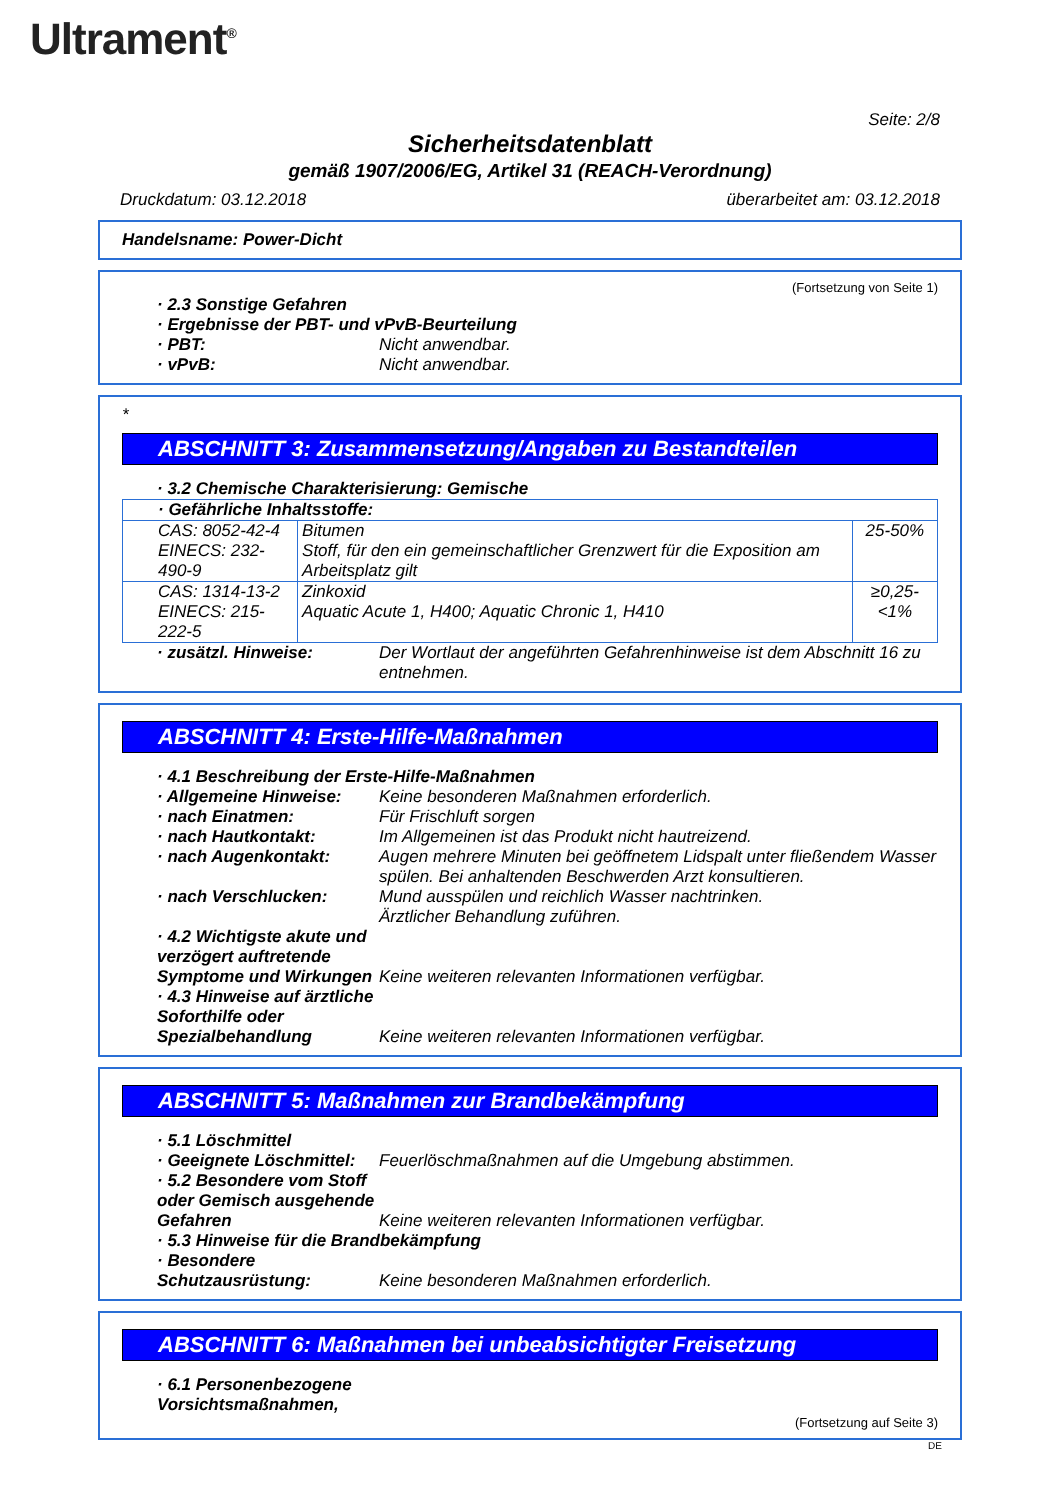Ultrament<sup>®</sup>
Seite: 2/8
Sicherheitsdatenblatt
gemäß 1907/2006/EG, Artikel 31 (REACH-Verordnung)
Druckdatum: 03.12.2018 überarbeitet am: 03.12.2018
Handelsname: Power-Dicht
(Fortsetzung von Seite 1)
· 2.3 Sonstige Gefahren
· Ergebnisse der PBT- und vPvB-Beurteilung
· PBT: Nicht anwendbar.
· vPvB: Nicht anwendbar.
*
ABSCHNITT 3: Zusammensetzung/Angaben zu Bestandteilen
· 3.2 Chemische Charakterisierung: Gemische
| · Gefährliche Inhaltsstoffe: | | |
| CAS: 8052-42-4 EINECS: 232-490-9 | Bitumen Stoff, für den ein gemeinschaftlicher Grenzwert für die Exposition am Arbeitsplatz gilt | 25-50% |
| CAS: 1314-13-2 EINECS: 215-222-5 | Zinkoxid Aquatic Acute 1, H400; Aquatic Chronic 1, H410 | ≥0,25-<1% |
· zusätzl. Hinweise: Der Wortlaut der angeführten Gefahrenhinweise ist dem Abschnitt 16 zu entnehmen.
ABSCHNITT 4: Erste-Hilfe-Maßnahmen
· 4.1 Beschreibung der Erste-Hilfe-Maßnahmen
· Allgemeine Hinweise: Keine besonderen Maßnahmen erforderlich.
· nach Einatmen: Für Frischluft sorgen
· nach Hautkontakt: Im Allgemeinen ist das Produkt nicht hautreizend.
· nach Augenkontakt: Augen mehrere Minuten bei geöffnetem Lidspalt unter fließendem Wasser spülen. Bei anhaltenden Beschwerden Arzt konsultieren.
· nach Verschlucken: Mund ausspülen und reichlich Wasser nachtrinken.
Ärztlicher Behandlung zuführen.
· 4.2 Wichtigste akute und verzögert auftretende Symptome und Wirkungen
Keine weiteren relevanten Informationen verfügbar.
· 4.3 Hinweise auf ärztliche Soforthilfe oder Spezialbehandlung
Keine weiteren relevanten Informationen verfügbar.
ABSCHNITT 5: Maßnahmen zur Brandbekämpfung
· 5.1 Löschmittel
· Geeignete Löschmittel: Feuerlöschmaßnahmen auf die Umgebung abstimmen.
· 5.2 Besondere vom Stoff oder Gemisch ausgehende Gefahren
Keine weiteren relevanten Informationen verfügbar.
· 5.3 Hinweise für die Brandbekämpfung
· Besondere Schutzausrüstung:
Keine besonderen Maßnahmen erforderlich.
ABSCHNITT 6: Maßnahmen bei unbeabsichtigter Freisetzung
· 6.1 Personenbezogene
Vorsichtsmaßnahmen,
(Fortsetzung auf Seite 3)
DE